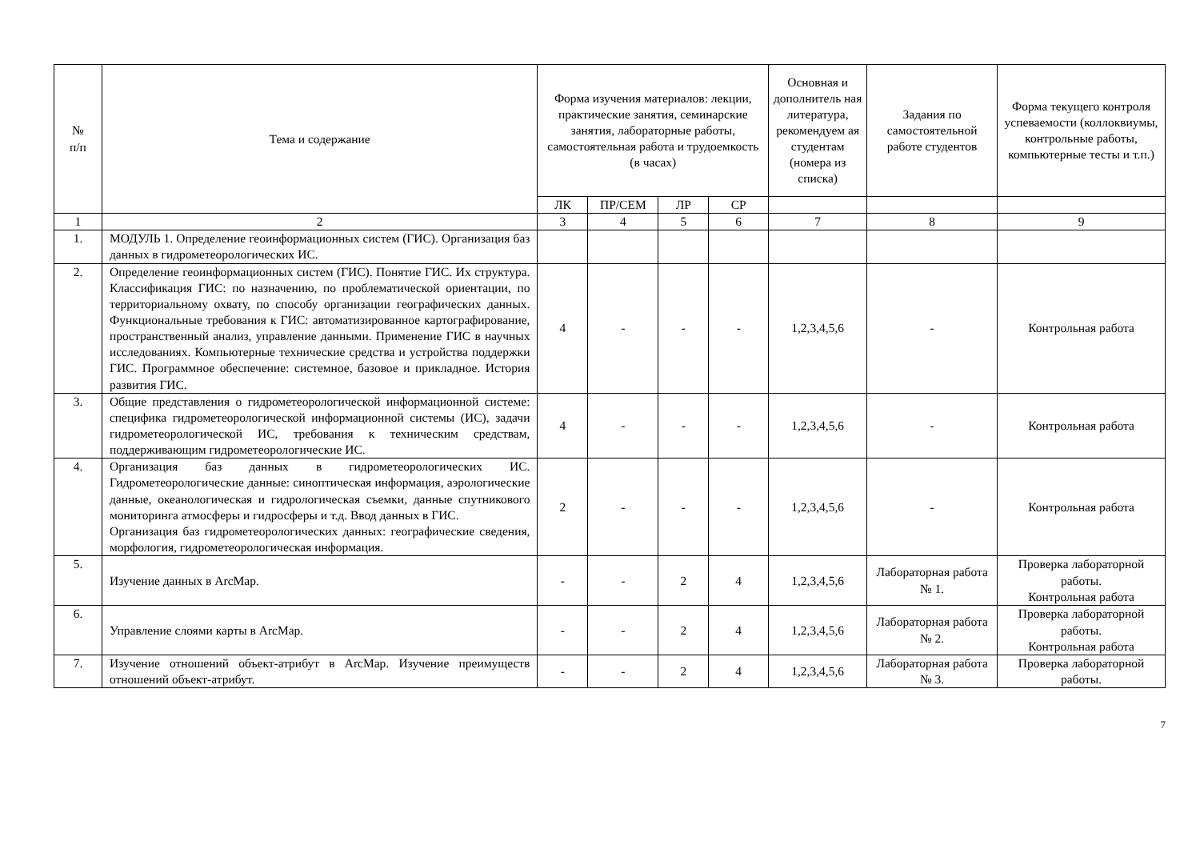| № п/п | Тема и содержание | Форма изучения материалов: лекции, практические занятия, семинарские занятия, лабораторные работы, самостоятельная работа и трудоемкость (в часах) | | | | Основная и дополнитель ная литература, рекомендуем ая студентам (номера из списка) | Задания по самостоятельной работе студентов | Форма текущего контроля успеваемости (коллоквиумы, контрольные работы, компьютерные тесты и т.п.) |
| --- | --- | --- | --- | --- | --- | --- | --- | --- |
| | | ЛК | ПР/СЕМ | ЛР | СР | | | |
| 1 | 2 | 3 | 4 | 5 | 6 | 7 | 8 | 9 |
| 1. | МОДУЛЬ 1. Определение геоинформационных систем (ГИС). Организация баз данных в гидрометеорологических ИС. | | | | | | | |
| 2. | Определение геоинформационных систем (ГИС). Понятие ГИС. Их структура. Классификация ГИС: по назначению, по проблематической ориентации, по территориальному охвату, по способу организации географических данных. Функциональные требования к ГИС: автоматизированное картографирование, пространственный анализ, управление данными. Применение ГИС в научных исследованиях. Компьютерные технические средства и устройства поддержки ГИС. Программное обеспечение: системное, базовое и прикладное. История развития ГИС. | 4 | - | - | - | 1,2,3,4,5,6 | - | Контрольная работа |
| 3. | Общие представления о гидрометеорологической информационной системе: специфика гидрометеорологической информационной системы (ИС), задачи гидрометеорологической ИС, требования к техническим средствам, поддерживающим гидрометеорологические ИС. | 4 | - | - | - | 1,2,3,4,5,6 | - | Контрольная работа |
| 4. | Организация баз данных в гидрометеорологических ИС. Гидрометеорологические данные: синоптическая информация, аэрологические данные, океанологическая и гидрологическая съемки, данные спутникового мониторинга атмосферы и гидросферы и т.д. Ввод данных в ГИС. Организация баз гидрометеорологических данных: географические сведения, морфология, гидрометеорологическая информация. | 2 | - | - | - | 1,2,3,4,5,6 | - | Контрольная работа |
| 5. | Изучение данных в ArcMap. | - | - | 2 | 4 | 1,2,3,4,5,6 | Лабораторная работа № 1. | Проверка лабораторной работы. Контрольная работа |
| 6. | Управление слоями карты в ArcMap. | - | - | 2 | 4 | 1,2,3,4,5,6 | Лабораторная работа № 2. | Проверка лабораторной работы. Контрольная работа |
| 7. | Изучение отношений объект-атрибут в ArcMap. Изучение преимуществ отношений объект-атрибут. | - | - | 2 | 4 | 1,2,3,4,5,6 | Лабораторная работа № 3. | Проверка лабораторной работы. |
7